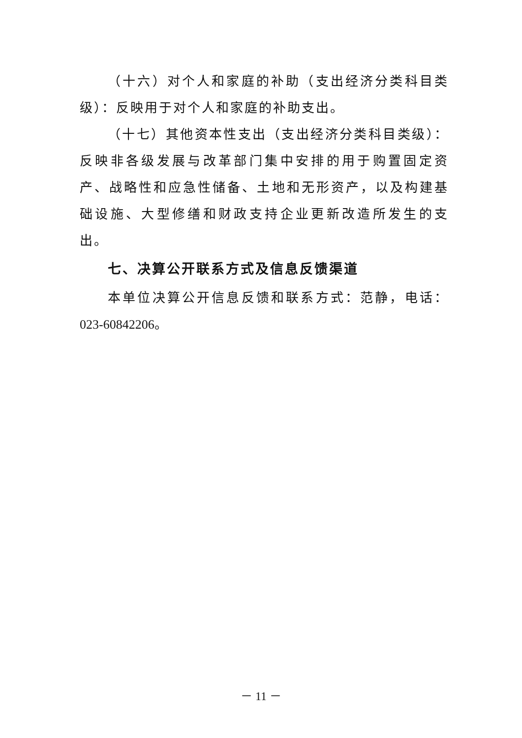（十六）对个人和家庭的补助（支出经济分类科目类级）：反映用于对个人和家庭的补助支出。
（十七）其他资本性支出（支出经济分类科目类级）：反映非各级发展与改革部门集中安排的用于购置固定资产、战略性和应急性储备、土地和无形资产，以及构建基础设施、大型修缮和财政支持企业更新改造所发生的支出。
七、决算公开联系方式及信息反馈渠道
本单位决算公开信息反馈和联系方式：范静，电话：023-60842206。
－ 11 －